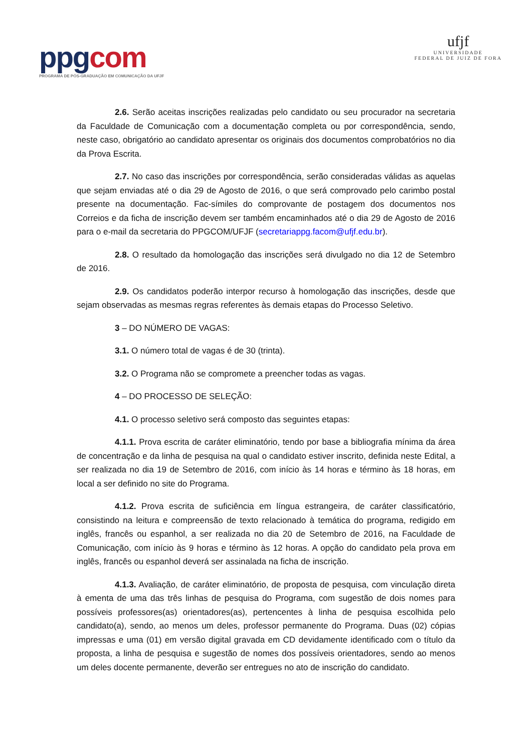ppgcom
PROGRAMA DE PÓS-GRADUAÇÃO EM COMUNICAÇÃO DA UFJF
ufjf
UNIVERSIDADE
FEDERAL DE JUIZ DE FORA
2.6. Serão aceitas inscrições realizadas pelo candidato ou seu procurador na secretaria da Faculdade de Comunicação com a documentação completa ou por correspondência, sendo, neste caso, obrigatório ao candidato apresentar os originais dos documentos comprobatórios no dia da Prova Escrita.
2.7. No caso das inscrições por correspondência, serão consideradas válidas as aquelas que sejam enviadas até o dia 29 de Agosto de 2016, o que será comprovado pelo carimbo postal presente na documentação. Fac-símiles do comprovante de postagem dos documentos nos Correios e da ficha de inscrição devem ser também encaminhados até o dia 29 de Agosto de 2016 para o e-mail da secretaria do PPGCOM/UFJF (secretariappg.facom@ufjf.edu.br).
2.8. O resultado da homologação das inscrições será divulgado no dia 12 de Setembro de 2016.
2.9. Os candidatos poderão interpor recurso à homologação das inscrições, desde que sejam observadas as mesmas regras referentes às demais etapas do Processo Seletivo.
3 – DO NÚMERO DE VAGAS:
3.1. O número total de vagas é de 30 (trinta).
3.2. O Programa não se compromete a preencher todas as vagas.
4 – DO PROCESSO DE SELEÇÃO:
4.1. O processo seletivo será composto das seguintes etapas:
4.1.1. Prova escrita de caráter eliminatório, tendo por base a bibliografia mínima da área de concentração e da linha de pesquisa na qual o candidato estiver inscrito, definida neste Edital, a ser realizada no dia 19 de Setembro de 2016, com início às 14 horas e término às 18 horas, em local a ser definido no site do Programa.
4.1.2. Prova escrita de suficiência em língua estrangeira, de caráter classificatório, consistindo na leitura e compreensão de texto relacionado à temática do programa, redigido em inglês, francês ou espanhol, a ser realizada no dia 20 de Setembro de 2016, na Faculdade de Comunicação, com início às 9 horas e término às 12 horas. A opção do candidato pela prova em inglês, francês ou espanhol deverá ser assinalada na ficha de inscrição.
4.1.3. Avaliação, de caráter eliminatório, de proposta de pesquisa, com vinculação direta à ementa de uma das três linhas de pesquisa do Programa, com sugestão de dois nomes para possíveis professores(as) orientadores(as), pertencentes à linha de pesquisa escolhida pelo candidato(a), sendo, ao menos um deles, professor permanente do Programa. Duas (02) cópias impressas e uma (01) em versão digital gravada em CD devidamente identificado com o título da proposta, a linha de pesquisa e sugestão de nomes dos possíveis orientadores, sendo ao menos um deles docente permanente, deverão ser entregues no ato de inscrição do candidato.